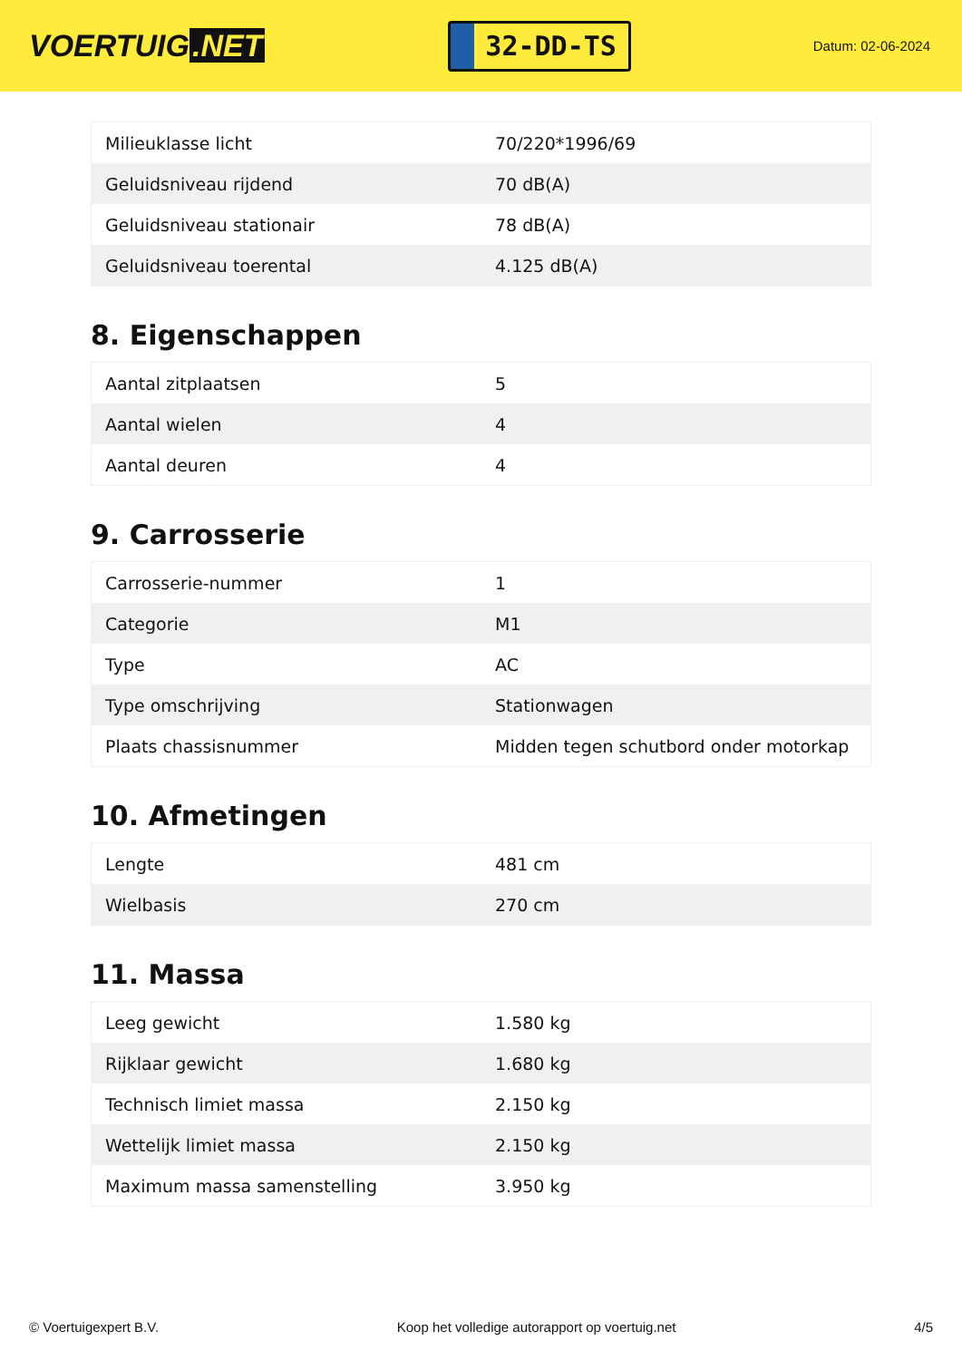VOERTUIG.NET
32-DD-TS
Datum: 02-06-2024
| Milieuklasse licht | 70/220*1996/69 |
| Geluidsniveau rijdend | 70 dB(A) |
| Geluidsniveau stationair | 78 dB(A) |
| Geluidsniveau toerental | 4.125 dB(A) |
8. Eigenschappen
| Aantal zitplaatsen | 5 |
| Aantal wielen | 4 |
| Aantal deuren | 4 |
9. Carrosserie
| Carrosserie-nummer | 1 |
| Categorie | M1 |
| Type | AC |
| Type omschrijving | Stationwagen |
| Plaats chassisnummer | Midden tegen schutbord onder motorkap |
10. Afmetingen
| Lengte | 481 cm |
| Wielbasis | 270 cm |
11. Massa
| Leeg gewicht | 1.580 kg |
| Rijklaar gewicht | 1.680 kg |
| Technisch limiet massa | 2.150 kg |
| Wettelijk limiet massa | 2.150 kg |
| Maximum massa samenstelling | 3.950 kg |
© Voertuigexpert B.V. Koop het volledige autorapport op voertuig.net 4/5